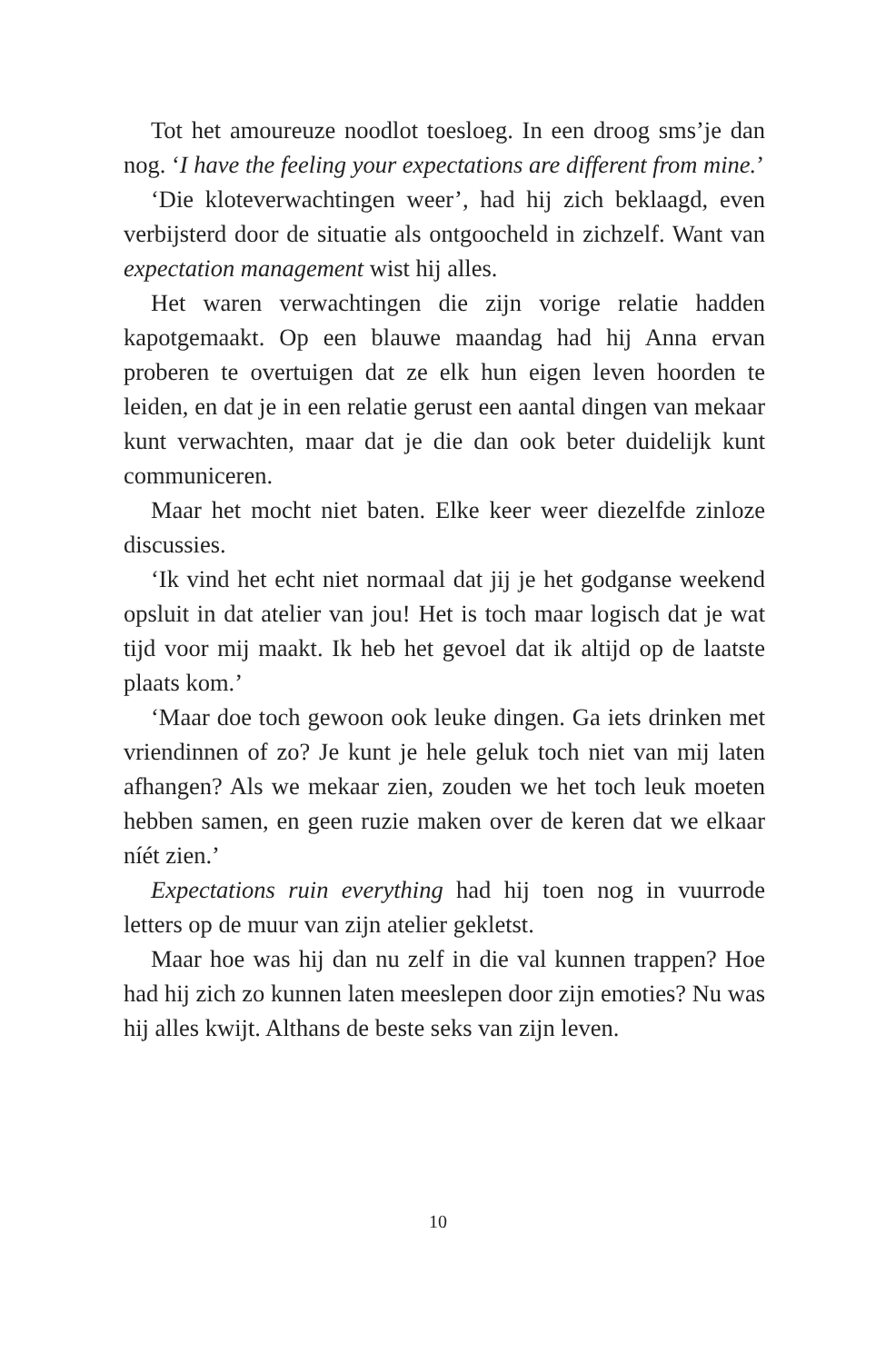Tot het amoureuze noodlot toesloeg. In een droog sms’je dan nog. ‘I have the feeling your expectations are different from mine.’
‘Die kloteverwachtingen weer’, had hij zich beklaagd, even verbijsterd door de situatie als ontgoocheld in zichzelf. Want van expectation management wist hij alles.
Het waren verwachtingen die zijn vorige relatie hadden kapotgemaakt. Op een blauwe maandag had hij Anna ervan proberen te overtuigen dat ze elk hun eigen leven hoorden te leiden, en dat je in een relatie gerust een aantal dingen van mekaar kunt verwachten, maar dat je die dan ook beter duidelijk kunt communiceren.
Maar het mocht niet baten. Elke keer weer diezelfde zinloze discussies.
‘Ik vind het echt niet normaal dat jij je het godganse weekend opsluit in dat atelier van jou! Het is toch maar logisch dat je wat tijd voor mij maakt. Ik heb het gevoel dat ik altijd op de laatste plaats kom.’
‘Maar doe toch gewoon ook leuke dingen. Ga iets drinken met vriendinnen of zo? Je kunt je hele geluk toch niet van mij laten afhangen? Als we mekaar zien, zouden we het toch leuk moeten hebben samen, en geen ruzie maken over de keren dat we elkaar níét zien.’
Expectations ruin everything had hij toen nog in vuurrode letters op de muur van zijn atelier gekletst.
Maar hoe was hij dan nu zelf in die val kunnen trappen? Hoe had hij zich zo kunnen laten meeslepen door zijn emoties? Nu was hij alles kwijt. Althans de beste seks van zijn leven.
10